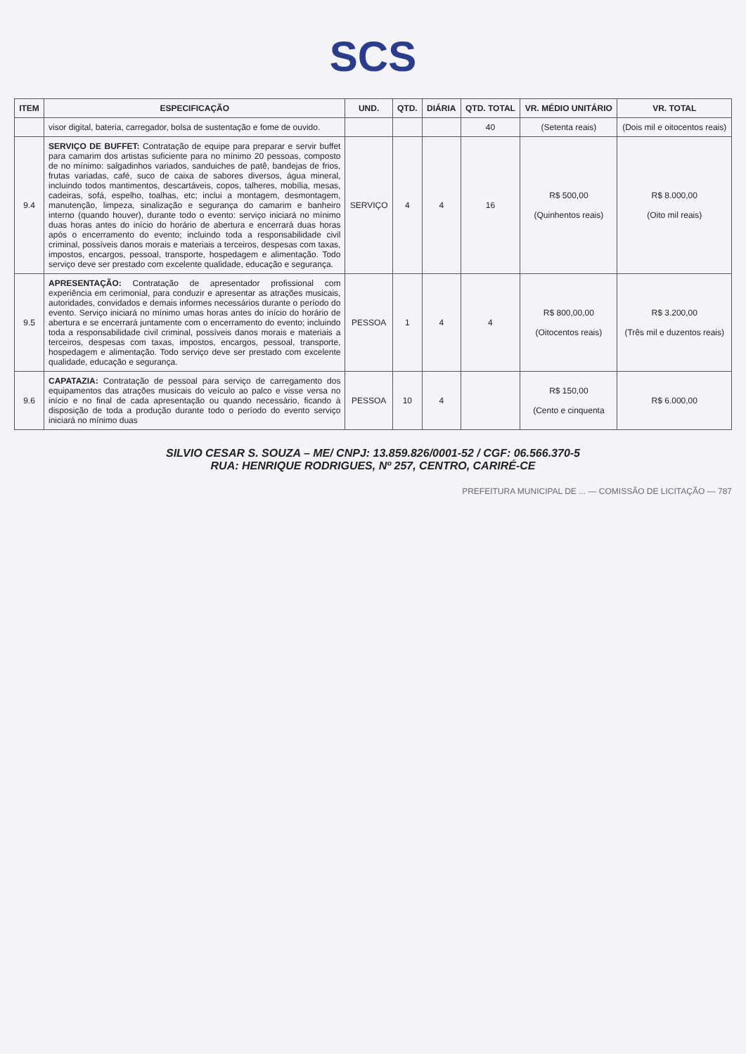SCS
| ITEM | ESPECIFICAÇÃO | UND. | QTD. | DIÁRIA | QTD. TOTAL | VR. MÉDIO UNITÁRIO | VR. TOTAL |
| --- | --- | --- | --- | --- | --- | --- | --- |
| | visor digital, bateria, carregador, bolsa de sustentação e fome de ouvido. | | | | 40 | (Setenta reais) | (Dois mil e oitocentos reais) |
| 9.4 | SERVIÇO DE BUFFET: Contratação de equipe para preparar e servir buffet para camarim dos artistas suficiente para no mínimo 20 pessoas, composto de no mínimo: salgadinhos variados, sanduiches de patê, bandejas de frios, frutas variadas, café, suco de caixa de sabores diversos, água mineral, incluindo todos mantimentos, descartáveis, copos, talheres, mobília, mesas, cadeiras, sofá, espelho, toalhas, etc; inclui a montagem, desmontagem, manutenção, limpeza, sinalização e segurança do camarim e banheiro interno (quando houver), durante todo o evento: serviço iniciará no mínimo duas horas antes do início do horário de abertura e encerrará duas horas após o encerramento do evento; incluindo toda a responsabilidade civil criminal, possíveis danos morais e materiais a terceiros, despesas com taxas, impostos, encargos, pessoal, transporte, hospedagem e alimentação. Todo serviço deve ser prestado com excelente qualidade, educação e segurança. | SERVIÇO | 4 | 4 | 16 | R$ 500,00 (Quinhentos reais) | R$ 8.000,00 (Oito mil reais) |
| 9.5 | APRESENTAÇÃO: Contratação de apresentador profissional com experiência em cerimonial, para conduzir e apresentar as atrações musicais, autoridades, convidados e demais informes necessários durante o período do evento. Serviço iniciará no mínimo umas horas antes do início do horário de abertura e se encerrará juntamente com o encerramento do evento; incluindo toda a responsabilidade civil criminal, possíveis danos morais e materiais a terceiros, despesas com taxas, impostos, encargos, pessoal, transporte, hospedagem e alimentação. Todo serviço deve ser prestado com excelente qualidade, educação e segurança. | PESSOA | 1 | 4 | 4 | R$ 800,00,00 (Oitocentos reais) | R$ 3.200,00 (Três mil e duzentos reais) |
| 9.6 | CAPATAZIA: Contratação de pessoal para serviço de carregamento dos equipamentos das atrações musicais do veículo ao palco e visse versa no início e no final de cada apresentação ou quando necessário, ficando à disposição de toda a produção durante todo o período do evento serviço iniciará no mínimo duas | PESSOA | 10 | 4 | | R$ 150,00 (Cento e cinquenta | R$ 6.000,00 |
SILVIO CESAR S. SOUZA – ME/ CNPJ: 13.859.826/0001-52 / CGF: 06.566.370-5
RUA: HENRIQUE RODRIGUES, Nº 257, CENTRO, CARIRÉ-CE
PREFEITURA MUNICIPAL DE ... — COMISSÃO DE LICITAÇÃO — 787